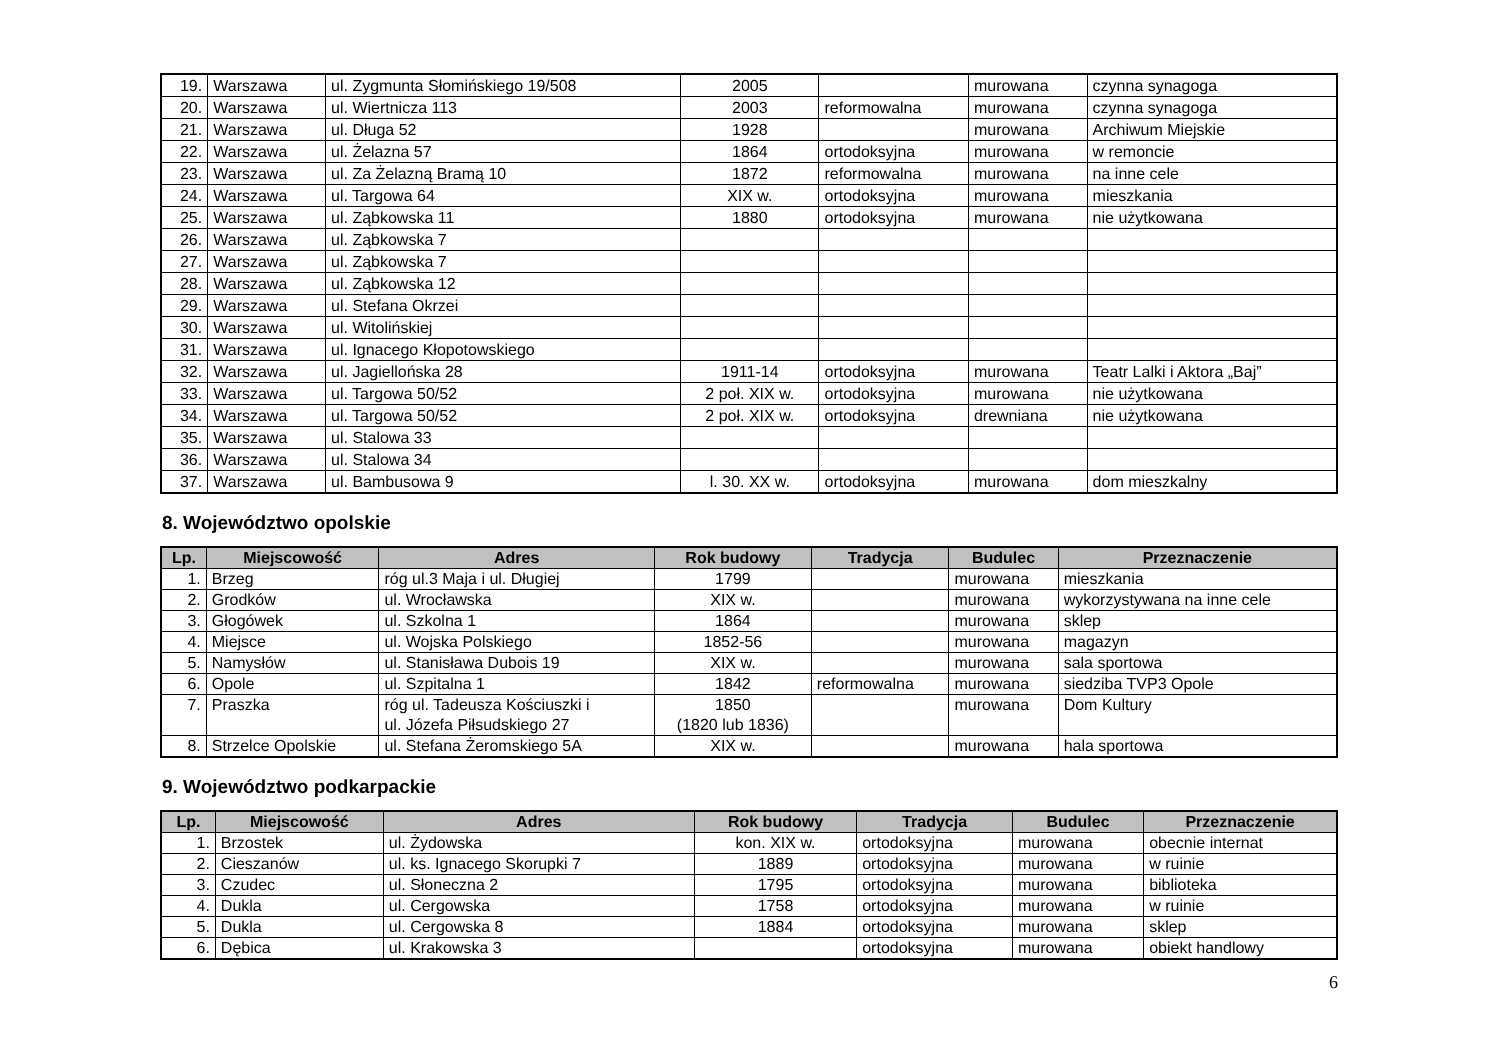| 19. | Warszawa | ul. Zygmunta Słomińskiego 19/508 | 2005 | | murowana | czynna synagoga |
| 20. | Warszawa | ul. Wiertnicza 113 | 2003 | reformowalna | murowana | czynna synagoga |
| 21. | Warszawa | ul. Długa 52 | 1928 | | murowana | Archiwum Miejskie |
| 22. | Warszawa | ul. Żelazna 57 | 1864 | ortodoksyjna | murowana | w remoncie |
| 23. | Warszawa | ul. Za Żelazną Bramą 10 | 1872 | reformowalna | murowana | na inne cele |
| 24. | Warszawa | ul. Targowa 64 | XIX w. | ortodoksyjna | murowana | mieszkania |
| 25. | Warszawa | ul. Ząbkowska 11 | 1880 | ortodoksyjna | murowana | nie użytkowana |
| 26. | Warszawa | ul. Ząbkowska 7 | | | | |
| 27. | Warszawa | ul. Ząbkowska 7 | | | | |
| 28. | Warszawa | ul. Ząbkowska 12 | | | | |
| 29. | Warszawa | ul. Stefana Okrzei | | | | |
| 30. | Warszawa | ul. Witolińskiej | | | | |
| 31. | Warszawa | ul. Ignacego Kłopotowskiego | | | | |
| 32. | Warszawa | ul. Jagiellońska 28 | 1911-14 | ortodoksyjna | murowana | Teatr Lalki i Aktora „Baj” |
| 33. | Warszawa | ul. Targowa 50/52 | 2 poł. XIX w. | ortodoksyjna | murowana | nie użytkowana |
| 34. | Warszawa | ul. Targowa 50/52 | 2 poł. XIX w. | ortodoksyjna | drewniana | nie użytkowana |
| 35. | Warszawa | ul. Stalowa 33 | | | | |
| 36. | Warszawa | ul. Stalowa 34 | | | | |
| 37. | Warszawa | ul. Bambusowa 9 | l. 30. XX w. | ortodoksyjna | murowana | dom mieszkalny |
8. Województwo opolskie
| Lp. | Miejscowość | Adres | Rok budowy | Tradycja | Budulec | Przeznaczenie |
| --- | --- | --- | --- | --- | --- | --- |
| 1. | Brzeg | róg ul.3 Maja i ul. Długiej | 1799 | | murowana | mieszkania |
| 2. | Grodków | ul. Wrocławska | XIX w. | | murowana | wykorzystywana na inne cele |
| 3. | Głogówek | ul. Szkolna 1 | 1864 | | murowana | sklep |
| 4. | Miejsce | ul. Wojska Polskiego | 1852-56 | | murowana | magazyn |
| 5. | Namysłów | ul. Stanisława Dubois 19 | XIX w. | | murowana | sala sportowa |
| 6. | Opole | ul. Szpitalna 1 | 1842 | reformowalna | murowana | siedziba TVP3 Opole |
| 7. | Praszka | róg ul. Tadeusza Kościuszki i ul. Józefa Piłsudskiego 27 | 1850 (1820 lub 1836) | | murowana | Dom Kultury |
| 8. | Strzelce Opolskie | ul. Stefana Żeromskiego 5A | XIX w. | | murowana | hala sportowa |
9. Województwo podkarpackie
| Lp. | Miejscowość | Adres | Rok budowy | Tradycja | Budulec | Przeznaczenie |
| --- | --- | --- | --- | --- | --- | --- |
| 1. | Brzostek | ul. Żydowska | kon. XIX w. | ortodoksyjna | murowana | obecnie internat |
| 2. | Cieszanów | ul. ks. Ignacego Skorupki 7 | 1889 | ortodoksyjna | murowana | w ruinie |
| 3. | Czudec | ul. Słoneczna 2 | 1795 | ortodoksyjna | murowana | biblioteka |
| 4. | Dukla | ul. Cergowska | 1758 | ortodoksyjna | murowana | w ruinie |
| 5. | Dukla | ul. Cergowska 8 | 1884 | ortodoksyjna | murowana | sklep |
| 6. | Dębica | ul. Krakowska 3 | | ortodoksyjna | murowana | obiekt handlowy |
6